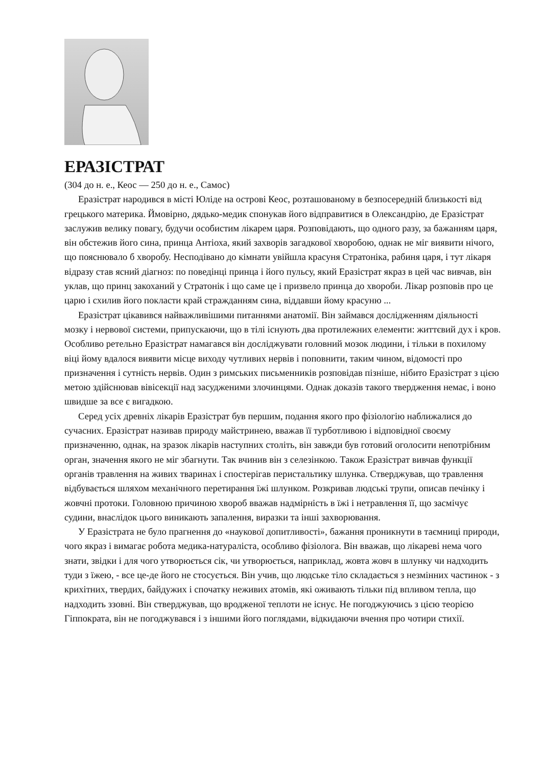ЕРАЗІСТРАТ
(304 до н. е., Кеос — 250 до н. е., Самос)
Еразістрат народився в місті Юліде на острові Кеос, розташованому в безпосередній близькості від грецького материка. Ймовірно, дядько-медик спонукав його відправитися в Олександрію, де Еразістрат заслужив велику повагу, будучи особистим лікарем царя. Розповідають, що одного разу, за бажанням царя, він обстежив його сина, принца Антіоха, який захворів загадкової хворобою, однак не міг виявити нічого, що пояснювало б хворобу. Несподівано до кімнати увійшла красуня Стратоніка, рабиня царя, і тут лікаря відразу став ясний діагноз: по поведінці принца і його пульсу, який Еразістрат якраз в цей час вивчав, він уклав, що принц закоханий у Стратонік і що саме це і призвело принца до хвороби. Лікар розповів про це царю і схилив його покласти край стражданням сина, віддавши йому красуню ...
Еразістрат цікавився найважливішими питаннями анатомії. Він займався дослідженням діяльності мозку і нервової системи, припускаючи, що в тілі існують два протилежних елементи: життєвий дух і кров. Особливо ретельно Еразістрат намагався він досліджувати головний мозок людини, і тільки в похилому віці йому вдалося виявити місце виходу чутливих нервів і поповнити, таким чином, відомості про призначення і сутність нервів. Один з римських письменників розповідав пізніше, нібито Еразістрат з цією метою здійснював вівісекції над засудженими злочинцями. Однак доказів такого твердження немає, і воно швидше за все є вигадкою.
Серед усіх древніх лікарів Еразістрат був першим, подання якого про фізіологію наближалися до сучасних. Еразістрат називав природу майстринею, вважав її турботливою і відповідної своєму призначенню, однак, на зразок лікарів наступних століть, він завжди був готовий оголосити непотрібним орган, значення якого не міг збагнути. Так вчинив він з селезінкою. Також Еразістрат вивчав функції органів травлення на живих тваринах і спостерігав перистальтику шлунка. Стверджував, що травлення відбувається шляхом механічного перетирання їжі шлунком. Розкривав людські трупи, описав печінку і жовчні протоки. Головною причиною хвороб вважав надмірність в їжі і нетравлення її, що засмічує судини, внаслідок цього виникають запалення, виразки та інші захворювання.
У Еразістрата не було прагнення до «наукової допитливості», бажання проникнути в таємниці природи, чого якраз і вимагає робота медика-натураліста, особливо фізіолога. Він вважав, що лікареві нема чого знати, звідки і для чого утворюється сік, чи утворюється, наприклад, жовта жовч в шлунку чи надходить туди з їжею, - все це-де його не стосується. Він учив, що людське тіло складається з незмінних частинок - з крихітних, твердих, байдужих і спочатку неживих атомів, які оживають тільки під впливом тепла, що надходить ззовні. Він стверджував, що вродженої теплоти не існує. Не погоджуючись з цією теорією Гіппократа, він не погоджувався і з іншими його поглядами, відкидаючи вчення про чотири стихії.